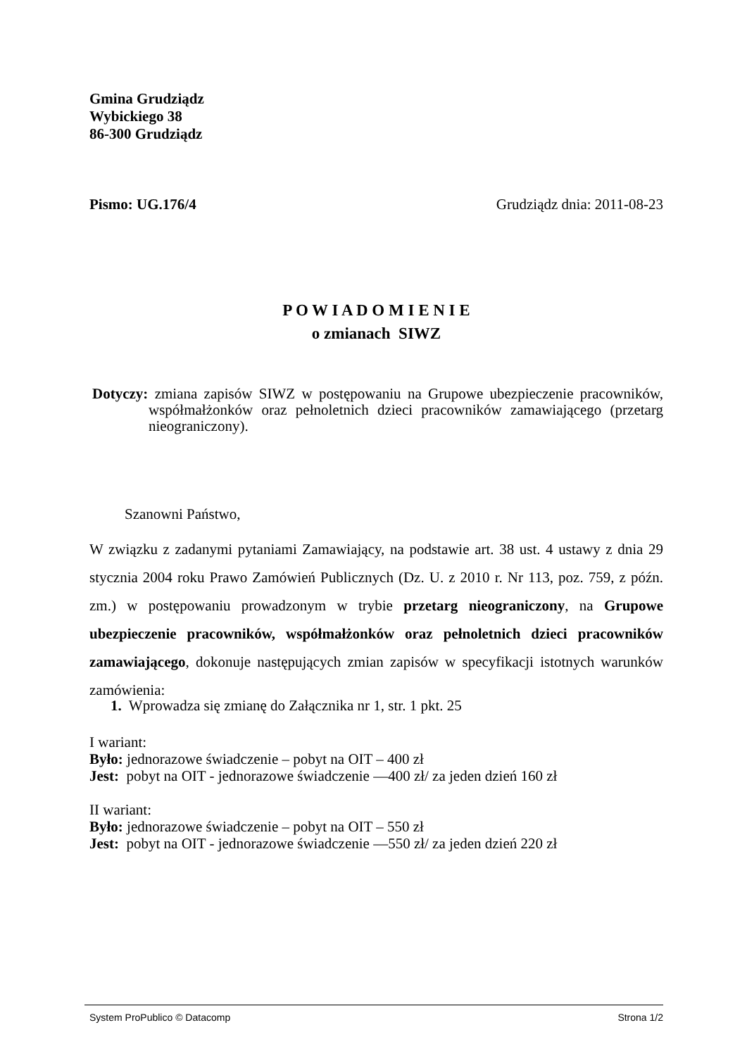Gmina Grudziądz
Wybickiego 38
86-300 Grudziądz
Pismo: UG.176/4 Grudziądz dnia: 2011-08-23
P O W I A D O M I E N I E
o zmianach SIWZ
Dotyczy: zmiana zapisów SIWZ w postępowaniu na Grupowe ubezpieczenie pracowników, współmałżonków oraz pełnoletnich dzieci pracowników zamawiającego (przetarg nieograniczony).
Szanowni Państwo,
W związku z zadanymi pytaniami Zamawiający, na podstawie art. 38 ust. 4 ustawy z dnia 29 stycznia 2004 roku Prawo Zamówień Publicznych (Dz. U. z 2010 r. Nr 113, poz. 759, z późn. zm.) w postępowaniu prowadzonym w trybie przetarg nieograniczony, na Grupowe ubezpieczenie pracowników, współmałżonków oraz pełnoletnich dzieci pracowników zamawiającego, dokonuje następujących zmian zapisów w specyfikacji istotnych warunków zamówienia:
1. Wprowadza się zmianę do Załącznika nr 1, str. 1 pkt. 25
I wariant:
Było: jednorazowe świadczenie – pobyt na OIT – 400 zł
Jest: pobyt na OIT - jednorazowe świadczenie —400 zł/ za jeden dzień 160 zł
II wariant:
Było: jednorazowe świadczenie – pobyt na OIT – 550 zł
Jest: pobyt na OIT - jednorazowe świadczenie —550 zł/ za jeden dzień 220 zł
System ProPublico © Datacomp Strona 1/2